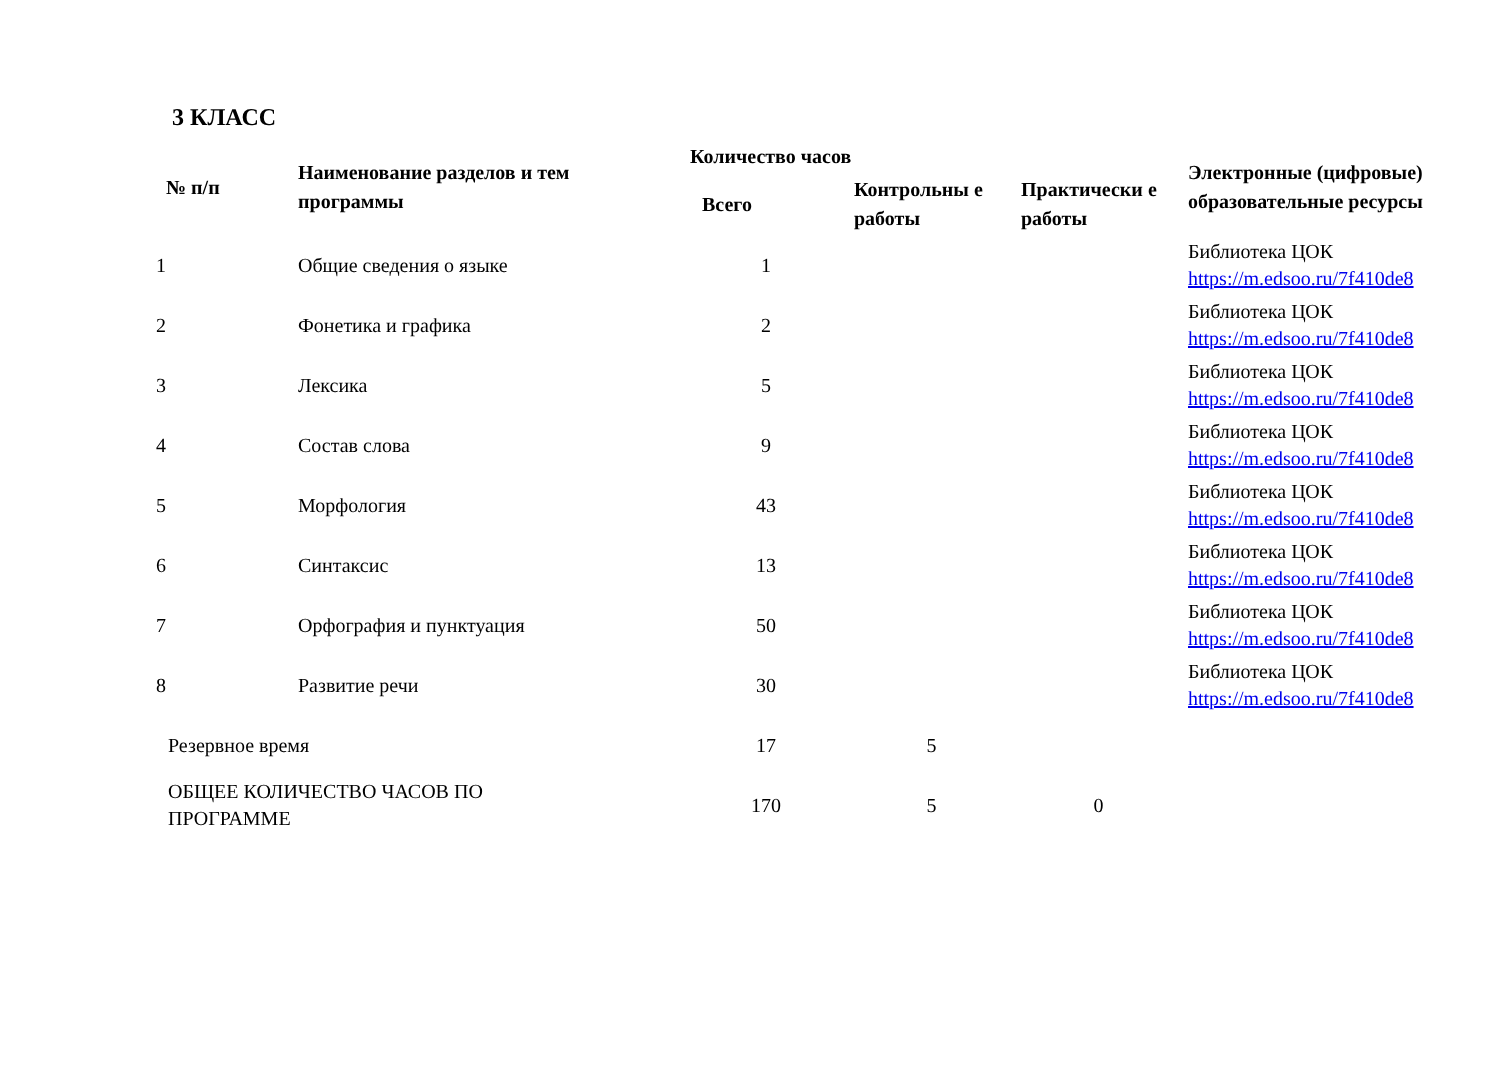3 КЛАСС
| № п/п | Наименование разделов и тем программы | Количество часов | | | Электронные (цифровые) образовательные ресурсы |
| --- | --- | --- | --- | --- | --- |
| | | Всего | Контрольны е работы | Практически е работы | |
| 1 | Общие сведения о языке | 1 | | | Библиотека ЦОК https://m.edsoo.ru/7f410de8 |
| 2 | Фонетика и графика | 2 | | | Библиотека ЦОК https://m.edsoo.ru/7f410de8 |
| 3 | Лексика | 5 | | | Библиотека ЦОК https://m.edsoo.ru/7f410de8 |
| 4 | Состав слова | 9 | | | Библиотека ЦОК https://m.edsoo.ru/7f410de8 |
| 5 | Морфология | 43 | | | Библиотека ЦОК https://m.edsoo.ru/7f410de8 |
| 6 | Синтаксис | 13 | | | Библиотека ЦОК https://m.edsoo.ru/7f410de8 |
| 7 | Орфография и пунктуация | 50 | | | Библиотека ЦОК https://m.edsoo.ru/7f410de8 |
| 8 | Развитие речи | 30 | | | Библиотека ЦОК https://m.edsoo.ru/7f410de8 |
| Резервное время | | 17 | 5 | | |
| ОБЩЕЕ КОЛИЧЕСТВО ЧАСОВ ПО ПРОГРАММЕ | | 170 | 5 | 0 | |